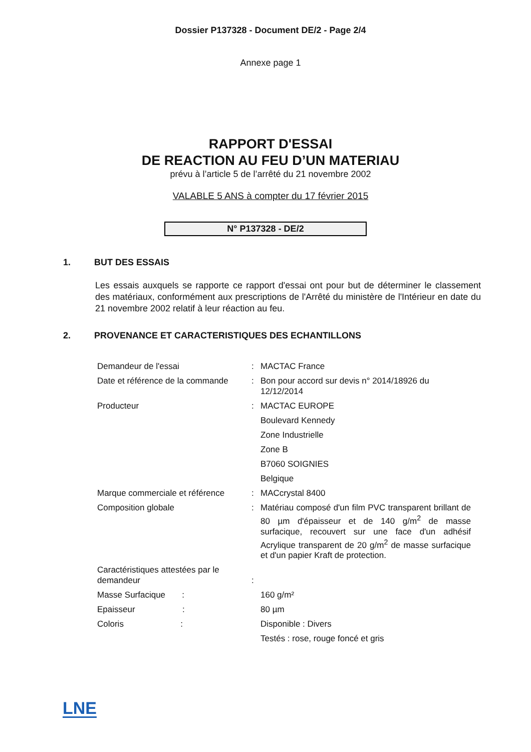Dossier P137328 - Document DE/2 - Page 2/4
Annexe page 1
RAPPORT D'ESSAI
DE REACTION AU FEU D’UN MATERIAU
prévu à l’article 5 de l’arrêté du 21 novembre 2002
VALABLE 5 ANS à compter du 17 février 2015
N° P137328 - DE/2
1. BUT DES ESSAIS
Les essais auxquels se rapporte ce rapport d'essai ont pour but de déterminer le classement des matériaux, conformément aux prescriptions de l'Arrêté du ministère de l'Intérieur en date du 21 novembre 2002 relatif à leur réaction au feu.
2. PROVENANCE ET CARACTERISTIQUES DES ECHANTILLONS
| Demandeur de l'essai | : | MACTAC France |
| Date et référence de la commande | : | Bon pour accord sur devis n° 2014/18926 du 12/12/2014 |
| Producteur | : | MACTAC EUROPE |
| | | Boulevard Kennedy |
| | | Zone Industrielle |
| | | Zone B |
| | | B7060 SOIGNIES |
| | | Belgique |
| Marque commerciale et référence | : | MACcrystal 8400 |
| Composition globale | : | Matériau composé d'un film PVC transparent brillant de 80 µm d'épaisseur et de 140 g/m<sup>2</sup> de masse surfacique, recouvert sur une face d'un adhésif Acrylique transparent de 20 g/m<sup>2</sup> de masse surfacique et d'un papier Kraft de protection. |
| Caractéristiques attestées par le demandeur | : | |
| Masse Surfacique : | | 160 g/m² |
| Epaisseur : | | 80 µm |
| Coloris : | | Disponible : Divers |
| | | Testés : rose, rouge foncé et gris |
LNE